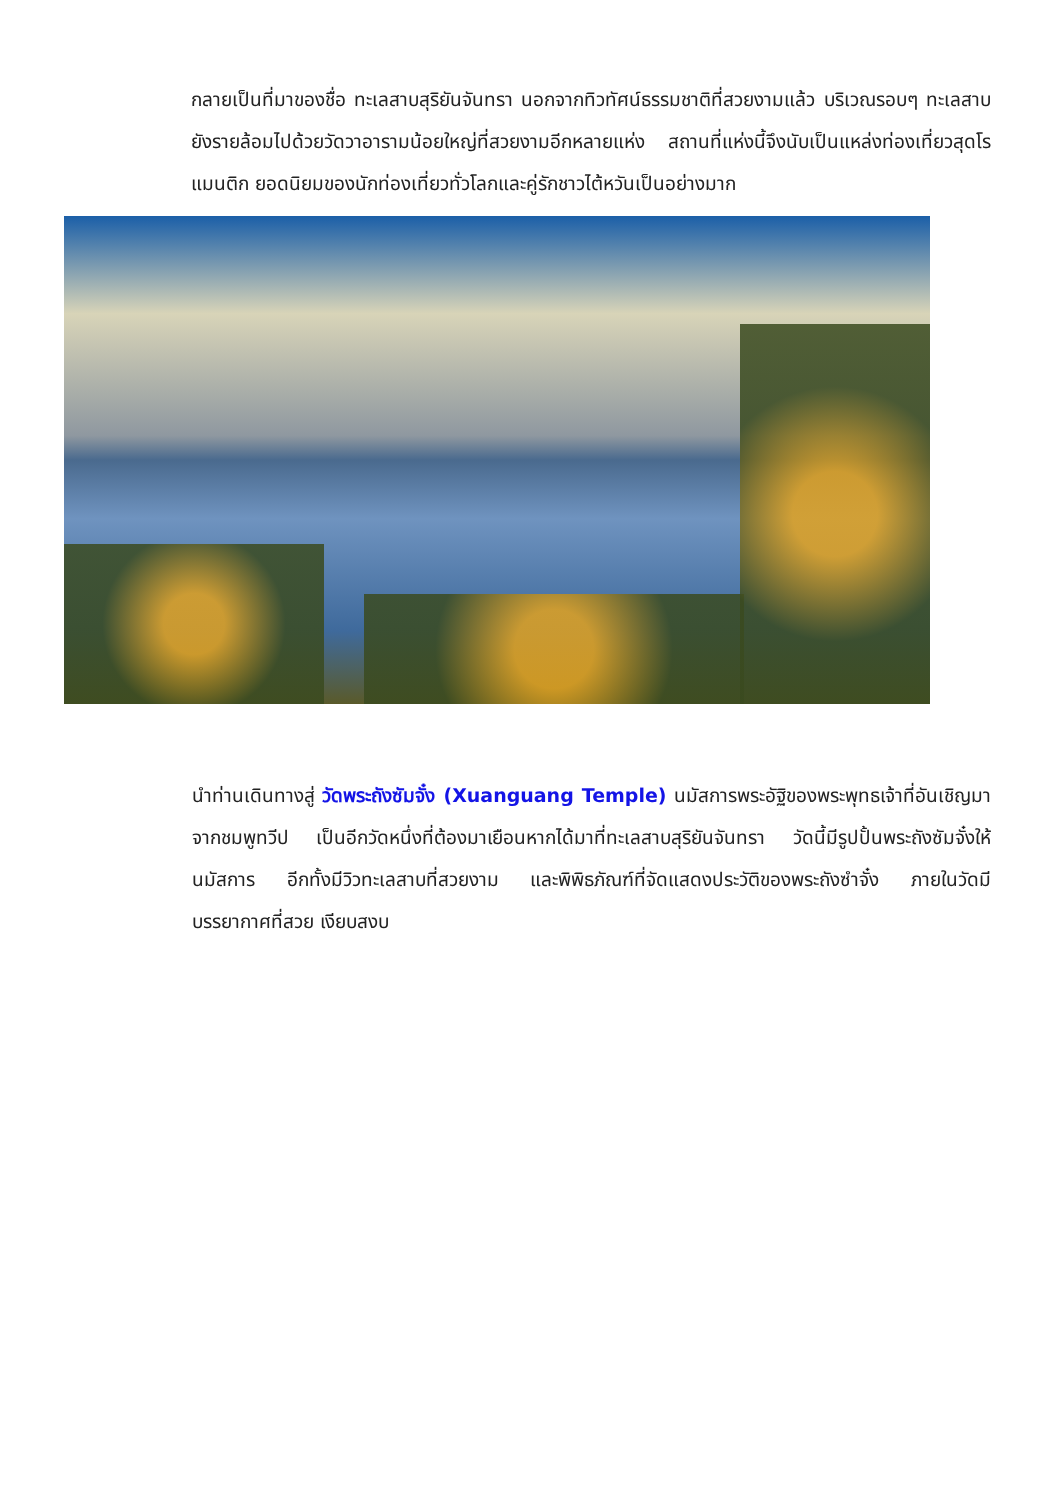กลายเป็นที่มาของชื่อ ทะเลสาบสุริยันจันทรา นอกจากทิวทัศน์ธรรมชาติที่สวยงามแล้ว บริเวณรอบๆ ทะเลสาบยังรายล้อมไปด้วยวัดวาอารามน้อยใหญ่ที่สวยงามอีกหลายแห่ง สถานที่แห่งนี้จึงนับเป็นแหล่งท่องเที่ยวสุดโรแมนติก ยอดนิยมของนักท่องเที่ยวทั่วโลกและคู่รักชาวไต้หวันเป็นอย่างมาก
นำท่านเดินทางสู่ วัดพระถังซัมจั๋ง (Xuanguang Temple) นมัสการพระอัฐิของพระพุทธเจ้าที่อันเชิญมาจากชมพูทวีป เป็นอีกวัดหนึ่งที่ต้องมาเยือนหากได้มาที่ทะเลสาบสุริยันจันทรา วัดนี้มีรูปปั้นพระถังซัมจั๋งให้นมัสการ อีกทั้งมีวิวทะเลสาบที่สวยงาม และพิพิธภัณฑ์ที่จัดแสดงประวัติของพระถังซำจั๋ง ภายในวัดมีบรรยากาศที่สวย เงียบสงบ